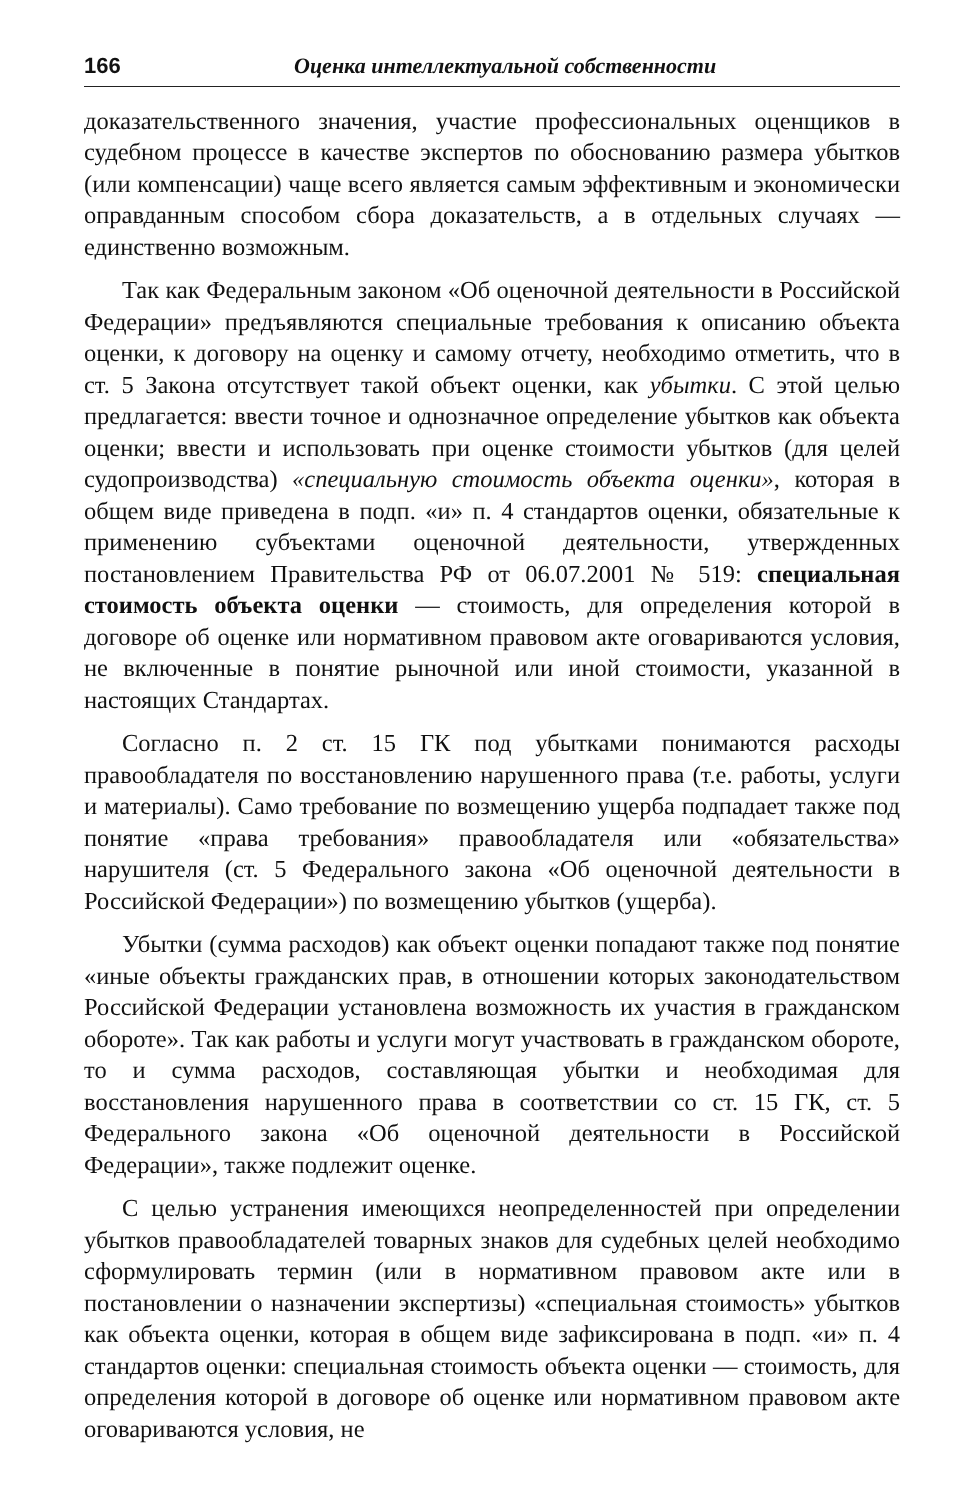166 Оценка интеллектуальной собственности
доказательственного значения, участие профессиональных оценщиков в судебном процессе в качестве экспертов по обоснованию размера убытков (или компенсации) чаще всего является самым эффективным и экономически оправданным способом сбора доказательств, а в отдельных случаях — единственно возможным.
Так как Федеральным законом «Об оценочной деятельности в Российской Федерации» предъявляются специальные требования к описанию объекта оценки, к договору на оценку и самому отчету, необходимо отметить, что в ст. 5 Закона отсутствует такой объект оценки, как убытки. С этой целью предлагается: ввести точное и однозначное определение убытков как объекта оценки; ввести и использовать при оценке стоимости убытков (для целей судопроизводства) «специальную стоимость объекта оценки», которая в общем виде приведена в подп. «и» п. 4 стандартов оценки, обязательные к применению субъектами оценочной деятельности, утвержденных постановлением Правительства РФ от 06.07.2001 № 519: специальная стоимость объекта оценки — стоимость, для определения которой в договоре об оценке или нормативном правовом акте оговариваются условия, не включенные в понятие рыночной или иной стоимости, указанной в настоящих Стандартах.
Согласно п. 2 ст. 15 ГК под убытками понимаются расходы правообладателя по восстановлению нарушенного права (т.е. работы, услуги и материалы). Само требование по возмещению ущерба подпадает также под понятие «права требования» правообладателя или «обязательства» нарушителя (ст. 5 Федерального закона «Об оценочной деятельности в Российской Федерации») по возмещению убытков (ущерба).
Убытки (сумма расходов) как объект оценки попадают также под понятие «иные объекты гражданских прав, в отношении которых законодательством Российской Федерации установлена возможность их участия в гражданском обороте». Так как работы и услуги могут участвовать в гражданском обороте, то и сумма расходов, составляющая убытки и необходимая для восстановления нарушенного права в соответствии со ст. 15 ГК, ст. 5 Федерального закона «Об оценочной деятельности в Российской Федерации», также подлежит оценке.
С целью устранения имеющихся неопределенностей при определении убытков правообладателей товарных знаков для судебных целей необходимо сформулировать термин (или в нормативном правовом акте или в постановлении о назначении экспертизы) «специальная стоимость» убытков как объекта оценки, которая в общем виде зафиксирована в подп. «и» п. 4 стандартов оценки: специальная стоимость объекта оценки — стоимость, для определения которой в договоре об оценке или нормативном правовом акте оговариваются условия, не